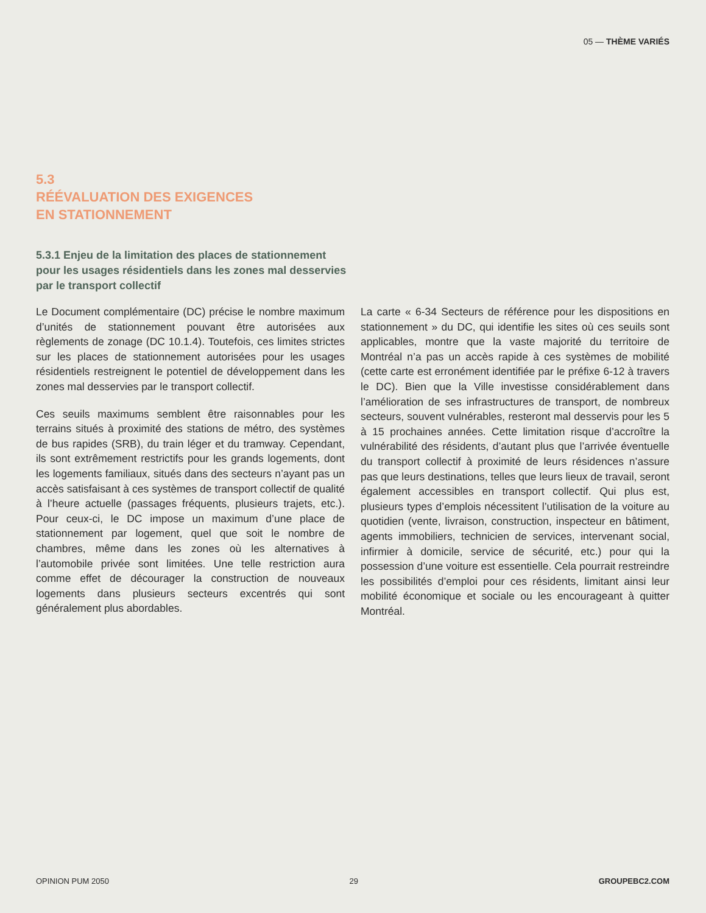05 — THÈME VARIÉS
5.3
RÉÉVALUATION DES EXIGENCES
EN STATIONNEMENT
5.3.1 Enjeu de la limitation des places de stationnement pour les usages résidentiels dans les zones mal desservies par le transport collectif
Le Document complémentaire (DC) précise le nombre maximum d’unités de stationnement pouvant être autorisées aux règlements de zonage (DC 10.1.4). Toutefois, ces limites strictes sur les places de stationnement autorisées pour les usages résidentiels restreignent le potentiel de développement dans les zones mal desservies par le transport collectif.
Ces seuils maximums semblent être raisonnables pour les terrains situés à proximité des stations de métro, des systèmes de bus rapides (SRB), du train léger et du tramway. Cependant, ils sont extrêmement restrictifs pour les grands logements, dont les logements familiaux, situés dans des secteurs n’ayant pas un accès satisfaisant à ces systèmes de transport collectif de qualité à l’heure actuelle (passages fréquents, plusieurs trajets, etc.). Pour ceux-ci, le DC impose un maximum d’une place de stationnement par logement, quel que soit le nombre de chambres, même dans les zones où les alternatives à l’automobile privée sont limitées. Une telle restriction aura comme effet de décourager la construction de nouveaux logements dans plusieurs secteurs excentrés qui sont généralement plus abordables.
La carte « 6-34 Secteurs de référence pour les dispositions en stationnement » du DC, qui identifie les sites où ces seuils sont applicables, montre que la vaste majorité du territoire de Montréal n’a pas un accès rapide à ces systèmes de mobilité (cette carte est erronément identifiée par le préfixe 6-12 à travers le DC). Bien que la Ville investisse considérablement dans l’amélioration de ses infrastructures de transport, de nombreux secteurs, souvent vulnérables, resteront mal desservis pour les 5 à 15 prochaines années. Cette limitation risque d’accroître la vulnérabilité des résidents, d’autant plus que l’arrivée éventuelle du transport collectif à proximité de leurs résidences n’assure pas que leurs destinations, telles que leurs lieux de travail, seront également accessibles en transport collectif. Qui plus est, plusieurs types d’emplois nécessitent l’utilisation de la voiture au quotidien (vente, livraison, construction, inspecteur en bâtiment, agents immobiliers, technicien de services, intervenant social, infirmier à domicile, service de sécurité, etc.) pour qui la possession d’une voiture est essentielle. Cela pourrait restreindre les possibilités d’emploi pour ces résidents, limitant ainsi leur mobilité économique et sociale ou les encourageant à quitter Montréal.
OPINION PUM 2050 29 GROUPEBC2.COM